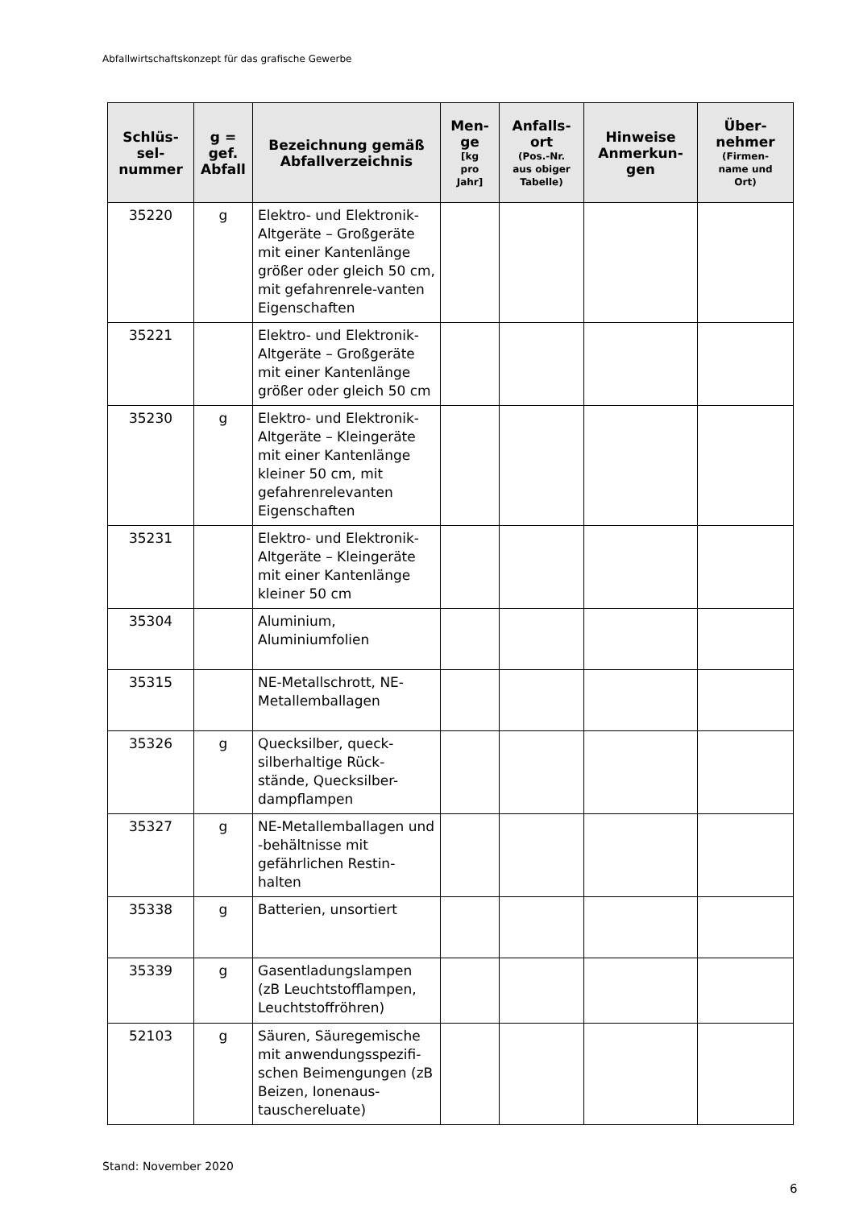Abfallwirtschaftskonzept für das grafische Gewerbe
| Schlüs- sel- nummer | g = gef. Abfall | Bezeichnung gemäß Abfallverzeichnis | Men- ge [kg pro Jahr] | Anfalls- ort (Pos.-Nr. aus obiger Tabelle) | Hinweise Anmerkun- gen | Über- nehmer (Firmen- name und Ort) |
| --- | --- | --- | --- | --- | --- | --- |
| 35220 | g | Elektro- und Elektronik-Altgeräte – Großgeräte mit einer Kantenlänge größer oder gleich 50 cm, mit gefahrenrele-vanten Eigenschaften | | | | |
| 35221 | | Elektro- und Elektronik-Altgeräte – Großgeräte mit einer Kantenlänge größer oder gleich 50 cm | | | | |
| 35230 | g | Elektro- und Elektronik-Altgeräte – Kleingeräte mit einer Kantenlänge kleiner 50 cm, mit gefahrenrelevanten Eigenschaften | | | | |
| 35231 | | Elektro- und Elektronik-Altgeräte – Kleingeräte mit einer Kantenlänge kleiner 50 cm | | | | |
| 35304 | | Aluminium, Aluminiumfolien | | | | |
| 35315 | | NE-Metallschrott, NE-Metallemballagen | | | | |
| 35326 | g | Quecksilber, queck-silberhaltige Rück-stände, Quecksilber-dampflampen | | | | |
| 35327 | g | NE-Metallemballagen und -behältnisse mit gefährlichen Restin-halten | | | | |
| 35338 | g | Batterien, unsortiert | | | | |
| 35339 | g | Gasentladungslampen (zB Leuchtstofflampen, Leuchtstoffröhren) | | | | |
| 52103 | g | Säuren, Säuregemische mit anwendungsspezifi-schen Beimengungen (zB Beizen, Ionenaus-tauschereluate) | | | | |
Stand: November 2020
6